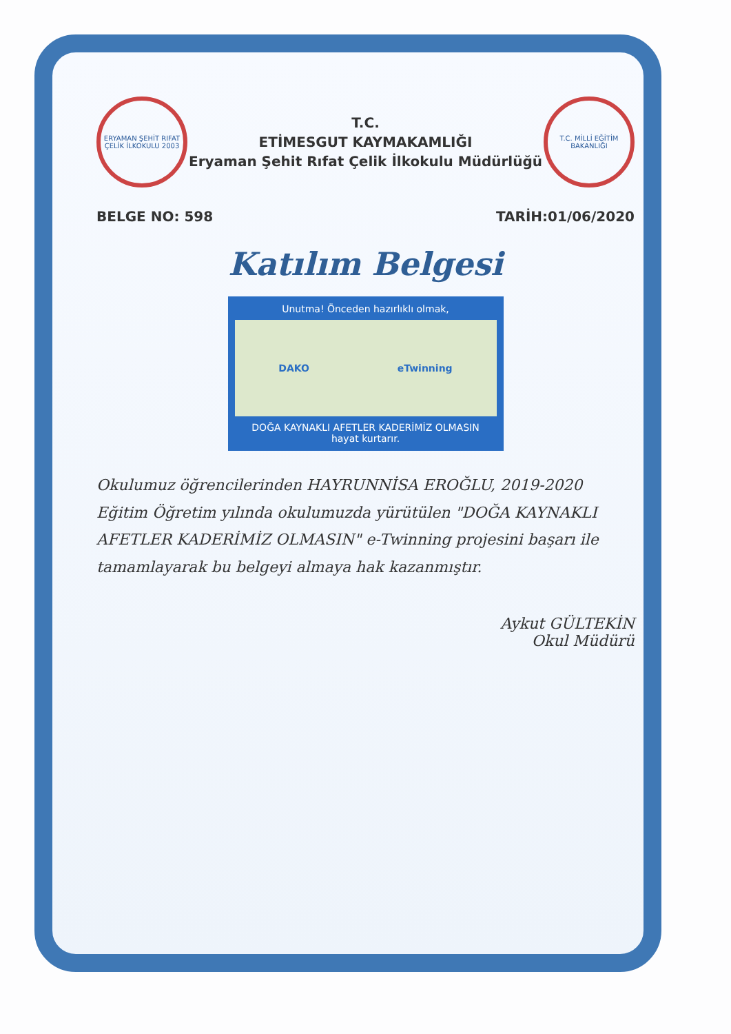ERYAMAN ŞEHİT RIFAT ÇELİK İLKOKULU 2003
T.C.
ETİMESGUT KAYMAKAMLIĞI
Eryaman Şehit Rıfat Çelik İlkokulu Müdürlüğü
T.C. MİLLİ EĞİTİM BAKANLIĞI
BELGE NO: 598 TARİH:01/06/2020
Katılım Belgesi
Unutma! Önceden hazırlıklı olmak,
DAKO eTwinning
DOĞA KAYNAKLI AFETLER KADERİMİZ OLMASIN
hayat kurtarır.
Okulumuz öğrencilerinden HAYRUNNİSA EROĞLU, 2019-2020 Eğitim Öğretim yılında okulumuzda yürütülen "DOĞA KAYNAKLI AFETLER KADERİMİZ OLMASIN" e-Twinning projesini başarı ile tamamlayarak bu belgeyi almaya hak kazanmıştır.
Aykut GÜLTEKİN
Okul Müdürü